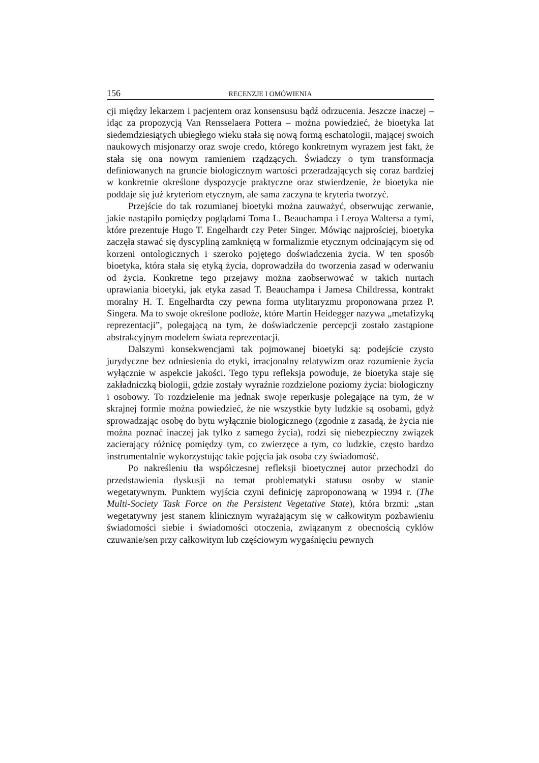156 RECENZJE I OMÓWIENIA
cji między lekarzem i pacjentem oraz konsensusu bądź odrzucenia. Jeszcze inaczej – idąc za propozycją Van Rensselaera Pottera – można powiedzieć, że bioetyka lat siedemdziesiątych ubiegłego wieku stała się nową formą eschatologii, mającej swoich naukowych misjonarzy oraz swoje credo, którego konkretnym wyrazem jest fakt, że stała się ona nowym ramieniem rządzących. Świadczy o tym transformacja definiowanych na gruncie biologicznym wartości przeradzających się coraz bardziej w konkretnie określone dyspozycje praktyczne oraz stwierdzenie, że bioetyka nie poddaje się już kryteriom etycznym, ale sama zaczyna te kryteria tworzyć.
Przejście do tak rozumianej bioetyki można zauważyć, obserwując zerwanie, jakie nastąpiło pomiędzy poglądami Toma L. Beauchampa i Leroya Waltersa a tymi, które prezentuje Hugo T. Engelhardt czy Peter Singer. Mówiąc najprościej, bioetyka zaczęła stawać się dyscypliną zamkniętą w formalizmie etycznym odcinającym się od korzeni ontologicznych i szeroko pojętego doświadczenia życia. W ten sposób bioetyka, która stała się etyką życia, doprowadziła do tworzenia zasad w oderwaniu od życia. Konkretne tego przejawy można zaobserwować w takich nurtach uprawiania bioetyki, jak etyka zasad T. Beauchampa i Jamesa Childressa, kontrakt moralny H. T. Engelhardta czy pewna forma utylitaryzmu proponowana przez P. Singera. Ma to swoje określone podłoże, które Martin Heidegger nazywa „metafizyką reprezentacji”, polegającą na tym, że doświadczenie percepcji zostało zastąpione abstrakcyjnym modelem świata reprezentacji.
Dalszymi konsekwencjami tak pojmowanej bioetyki są: podejście czysto jurydyczne bez odniesienia do etyki, irracjonalny relatywizm oraz rozumienie życia wyłącznie w aspekcie jakości. Tego typu refleksja powoduje, że bioetyka staje się zakładniczką biologii, gdzie zostały wyraźnie rozdzielone poziomy życia: biologiczny i osobowy. To rozdzielenie ma jednak swoje reperkusje polegające na tym, że w skrajnej formie można powiedzieć, że nie wszystkie byty ludzkie są osobami, gdyż sprowadzając osobę do bytu wyłącznie biologicznego (zgodnie z zasadą, że życia nie można poznać inaczej jak tylko z samego życia), rodzi się niebezpieczny związek zacierający różnicę pomiędzy tym, co zwierzęce a tym, co ludzkie, często bardzo instrumentalnie wykorzystując takie pojęcia jak osoba czy świadomość.
Po nakreśleniu tła współczesnej refleksji bioetycznej autor przechodzi do przedstawienia dyskusji na temat problematyki statusu osoby w stanie wegetatywnym. Punktem wyjścia czyni definicję zaproponowaną w 1994 r. (The Multi-Society Task Force on the Persistent Vegetative State), która brzmi: „stan wegetatywny jest stanem klinicznym wyrażającym się w całkowitym pozbawieniu świadomości siebie i świadomości otoczenia, związanym z obecnością cyklów czuwanie/sen przy całkowitym lub częściowym wygaśnięciu pewnych